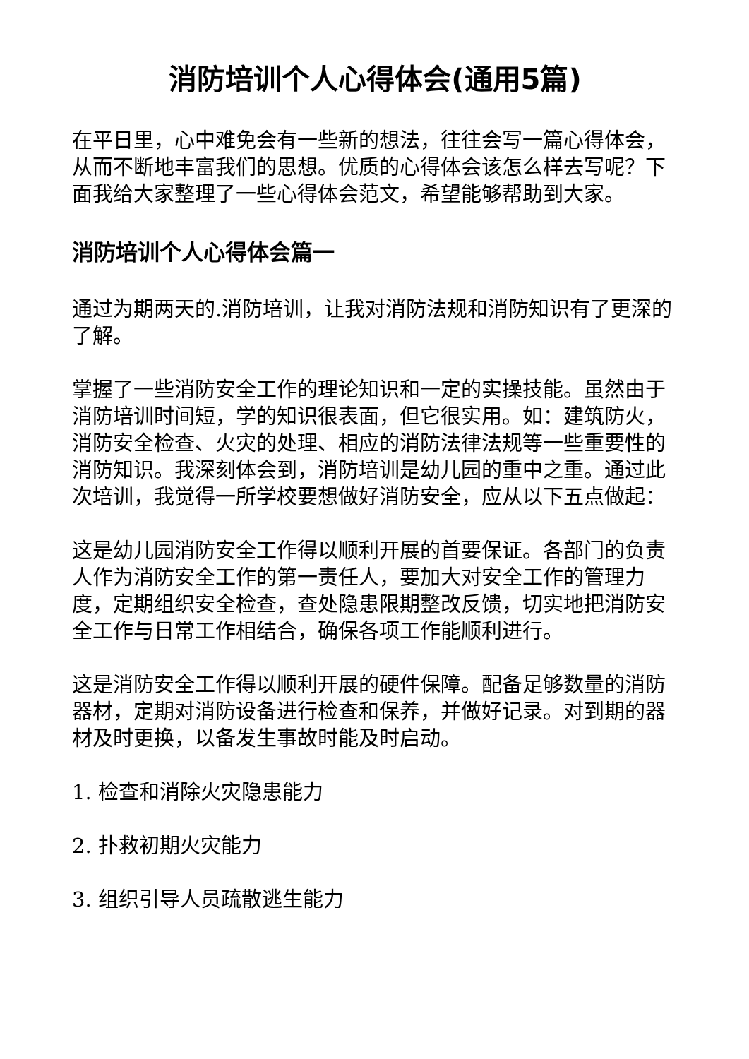消防培训个人心得体会(通用5篇)
在平日里，心中难免会有一些新的想法，往往会写一篇心得体会，从而不断地丰富我们的思想。优质的心得体会该怎么样去写呢？下面我给大家整理了一些心得体会范文，希望能够帮助到大家。
消防培训个人心得体会篇一
通过为期两天的.消防培训，让我对消防法规和消防知识有了更深的了解。
掌握了一些消防安全工作的理论知识和一定的实操技能。虽然由于消防培训时间短，学的知识很表面，但它很实用。如：建筑防火，消防安全检查、火灾的处理、相应的消防法律法规等一些重要性的消防知识。我深刻体会到，消防培训是幼儿园的重中之重。通过此次培训，我觉得一所学校要想做好消防安全，应从以下五点做起：
这是幼儿园消防安全工作得以顺利开展的首要保证。各部门的负责人作为消防安全工作的第一责任人，要加大对安全工作的管理力度，定期组织安全检查，查处隐患限期整改反馈，切实地把消防安全工作与日常工作相结合，确保各项工作能顺利进行。
这是消防安全工作得以顺利开展的硬件保障。配备足够数量的消防器材，定期对消防设备进行检查和保养，并做好记录。对到期的器材及时更换，以备发生事故时能及时启动。
1. 检查和消除火灾隐患能力
2. 扑救初期火灾能力
3. 组织引导人员疏散逃生能力